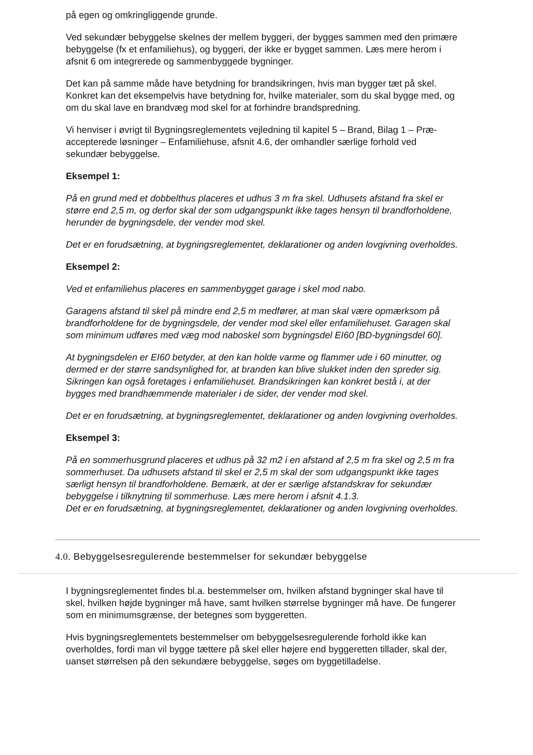på egen og omkringliggende grunde.
Ved sekundær bebyggelse skelnes der mellem byggeri, der bygges sammen med den primære bebyggelse (fx et enfamiliehus), og byggeri, der ikke er bygget sammen. Læs mere herom i afsnit 6 om integrerede og sammenbyggede bygninger.
Det kan på samme måde have betydning for brandsikringen, hvis man bygger tæt på skel. Konkret kan det eksempelvis have betydning for, hvilke materialer, som du skal bygge med, og om du skal lave en brandvæg mod skel for at forhindre brandspredning.
Vi henviser i øvrigt til Bygningsreglementets vejledning til kapitel 5 – Brand, Bilag 1 – Præ-accepterede løsninger – Enfamiliehuse, afsnit 4.6, der omhandler særlige forhold ved sekundær bebyggelse.
Eksempel 1:
På en grund med et dobbelthus placeres et udhus 3 m fra skel. Udhusets afstand fra skel er større end 2,5 m, og derfor skal der som udgangspunkt ikke tages hensyn til brandforholdene, herunder de bygningsdele, der vender mod skel.
Det er en forudsætning, at bygningsreglementet, deklarationer og anden lovgivning overholdes.
Eksempel 2:
Ved et enfamiliehus placeres en sammenbygget garage i skel mod nabo.
Garagens afstand til skel på mindre end 2,5 m medfører, at man skal være opmærksom på brandforholdene for de bygningsdele, der vender mod skel eller enfamiliehuset. Garagen skal som minimum udføres med væg mod naboskel som bygningsdel EI60 [BD-bygningsdel 60].
At bygningsdelen er EI60 betyder, at den kan holde varme og flammer ude i 60 minutter, og dermed er der større sandsynlighed for, at branden kan blive slukket inden den spreder sig. Sikringen kan også foretages i enfamiliehuset. Brandsikringen kan konkret bestå i, at der bygges med brandhæmmende materialer i de sider, der vender mod skel.
Det er en forudsætning, at bygningsreglementet, deklarationer og anden lovgivning overholdes.
Eksempel 3:
På en sommerhusgrund placeres et udhus på 32 m2 i en afstand af 2,5 m fra skel og 2,5 m fra sommerhuset. Da udhusets afstand til skel er 2,5 m skal der som udgangspunkt ikke tages særligt hensyn til brandforholdene. Bemærk, at der er særlige afstandskrav for sekundær bebyggelse i tilknytning til sommerhuse. Læs mere herom i afsnit 4.1.3.
Det er en forudsætning, at bygningsreglementet, deklarationer og anden lovgivning overholdes.
4.0. Bebyggelsesregulerende bestemmelser for sekundær bebyggelse
I bygningsreglementet findes bl.a. bestemmelser om, hvilken afstand bygninger skal have til skel, hvilken højde bygninger må have, samt hvilken størrelse bygninger må have. De fungerer som en minimumsgrænse, der betegnes som byggeretten.
Hvis bygningsreglementets bestemmelser om bebyggelsesregulerende forhold ikke kan overholdes, fordi man vil bygge tættere på skel eller højere end byggeretten tillader, skal der, uanset størrelsen på den sekundære bebyggelse, søges om byggetilladelse.